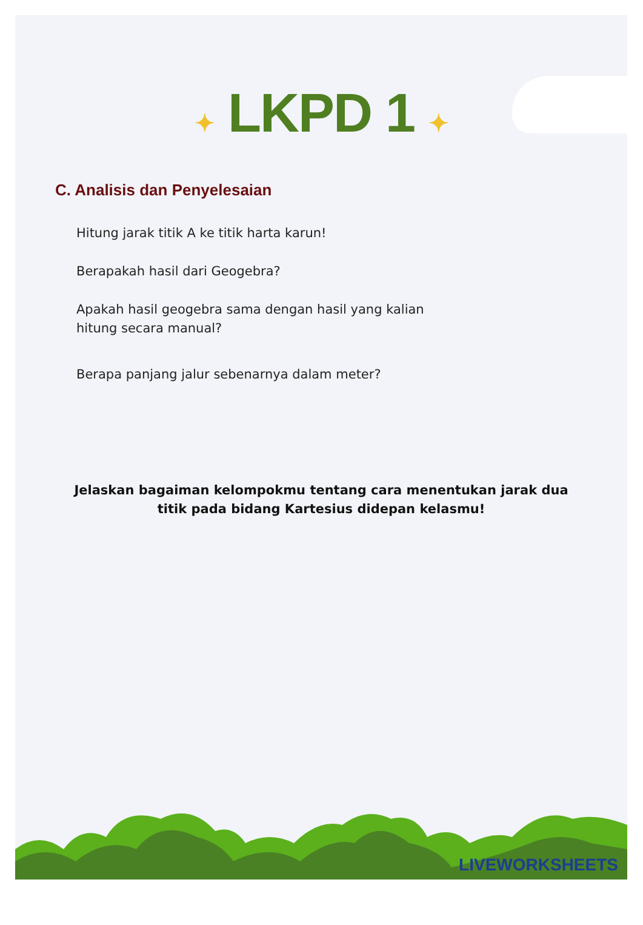✦ LKPD 1 ✦
C. Analisis dan Penyelesaian
Hitung jarak titik A ke titik harta karun!
Berapakah hasil dari Geogebra?
Apakah hasil geogebra sama dengan hasil yang kalian
hitung secara manual?
Berapa panjang jalur sebenarnya dalam meter?
Jelaskan bagaiman kelompokmu tentang cara menentukan jarak dua
titik pada bidang Kartesius didepan kelasmu!
LIVEWORKSHEETS